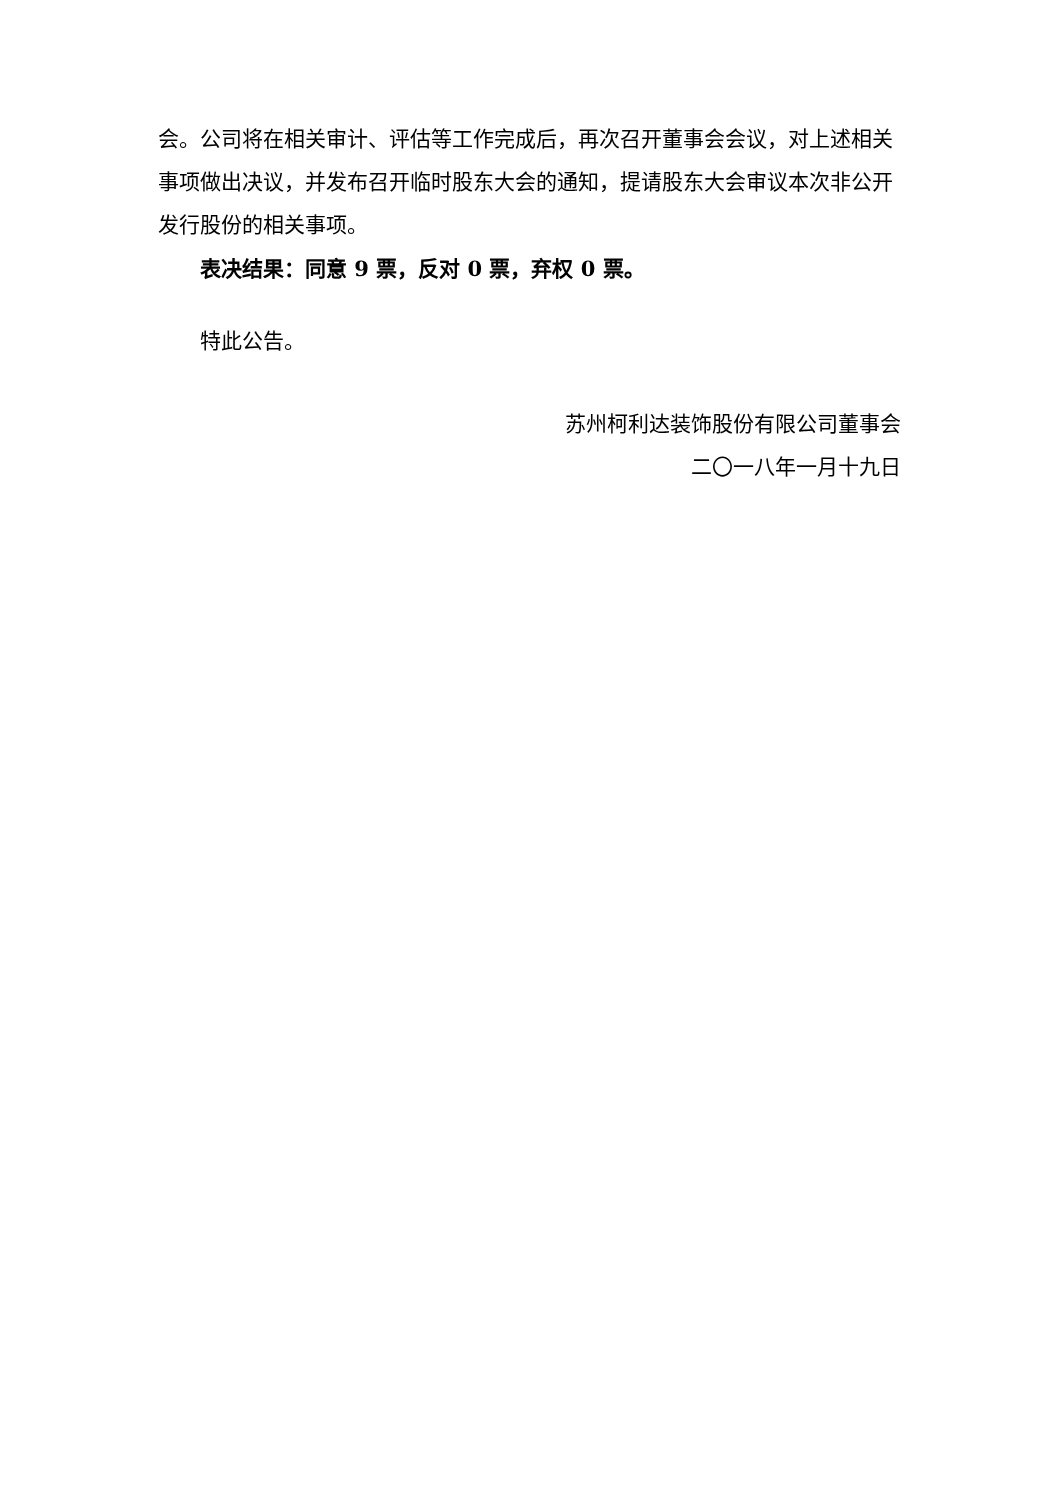会。公司将在相关审计、评估等工作完成后，再次召开董事会会议，对上述相关事项做出决议，并发布召开临时股东大会的通知，提请股东大会审议本次非公开发行股份的相关事项。
表决结果：同意 9 票，反对 0 票，弃权 0 票。
特此公告。
苏州柯利达装饰股份有限公司董事会
二〇一八年一月十九日